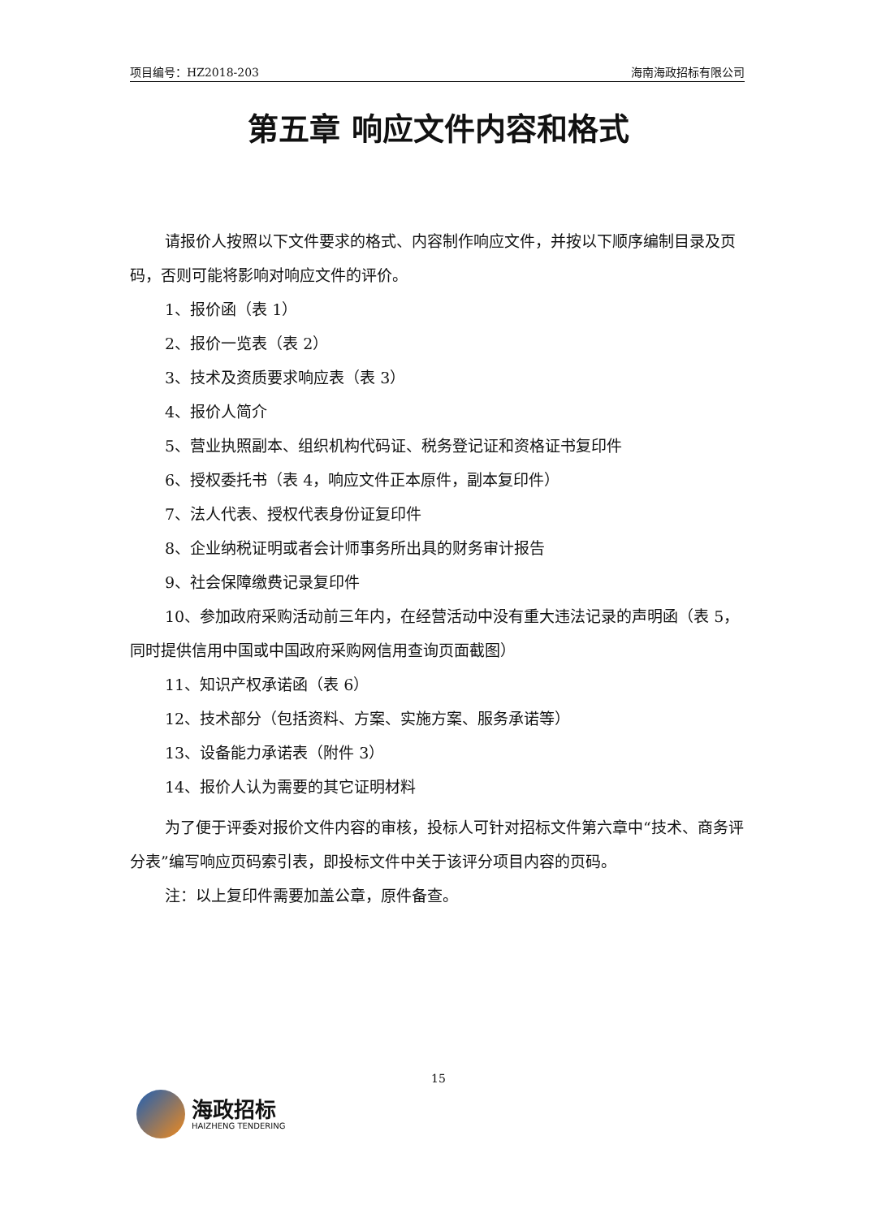项目编号：HZ2018-203 海南海政招标有限公司
第五章 响应文件内容和格式
请报价人按照以下文件要求的格式、内容制作响应文件，并按以下顺序编制目录及页码，否则可能将影响对响应文件的评价。
1、报价函（表 1）
2、报价一览表（表 2）
3、技术及资质要求响应表（表 3）
4、报价人简介
5、营业执照副本、组织机构代码证、税务登记证和资格证书复印件
6、授权委托书（表 4，响应文件正本原件，副本复印件）
7、法人代表、授权代表身份证复印件
8、企业纳税证明或者会计师事务所出具的财务审计报告
9、社会保障缴费记录复印件
10、参加政府采购活动前三年内，在经营活动中没有重大违法记录的声明函（表 5，同时提供信用中国或中国政府采购网信用查询页面截图）
11、知识产权承诺函（表 6）
12、技术部分（包括资料、方案、实施方案、服务承诺等）
13、设备能力承诺表（附件 3）
14、报价人认为需要的其它证明材料
为了便于评委对报价文件内容的审核，投标人可针对招标文件第六章中“技术、商务评分表”编写响应页码索引表，即投标文件中关于该评分项目内容的页码。
注：以上复印件需要加盖公章，原件备查。
15
海政招标
HAIZHENG TENDERING